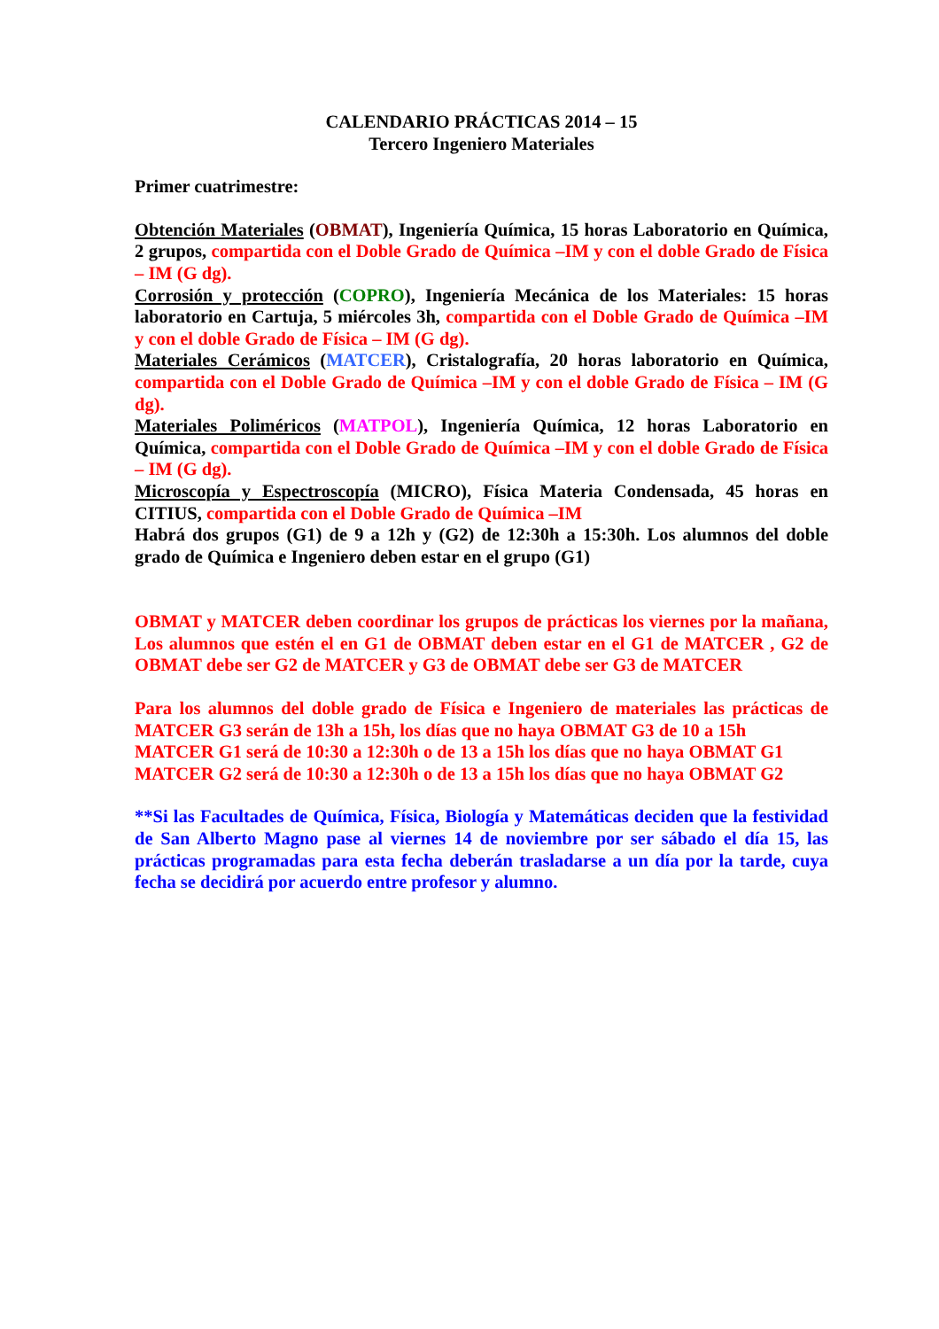CALENDARIO PRÁCTICAS 2014 – 15
Tercero Ingeniero Materiales
Primer cuatrimestre:
Obtención Materiales (OBMAT), Ingeniería Química, 15 horas Laboratorio en Química, 2 grupos, compartida con el Doble Grado de Química –IM y con el doble Grado de Física – IM (G dg).
Corrosión y protección (COPRO), Ingeniería Mecánica de los Materiales: 15 horas laboratorio en Cartuja, 5 miércoles 3h, compartida con el Doble Grado de Química –IM y con el doble Grado de Física – IM (G dg).
Materiales Cerámicos (MATCER), Cristalografía, 20 horas laboratorio en Química, compartida con el Doble Grado de Química –IM y con el doble Grado de Física – IM (G dg).
Materiales Poliméricos (MATPOL), Ingeniería Química, 12 horas Laboratorio en Química, compartida con el Doble Grado de Química –IM y con el doble Grado de Física – IM (G dg).
Microscopía y Espectroscopía (MICRO), Física Materia Condensada, 45 horas en CITIUS, compartida con el Doble Grado de Química –IM
Habrá dos grupos (G1) de 9 a 12h y (G2) de 12:30h a 15:30h. Los alumnos del doble grado de Química e Ingeniero deben estar en el grupo (G1)
OBMAT y MATCER deben coordinar los grupos de prácticas los viernes por la mañana, Los alumnos que estén el en G1 de OBMAT deben estar en el G1 de MATCER , G2 de OBMAT debe ser G2 de MATCER y G3 de OBMAT debe ser G3 de MATCER
Para los alumnos del doble grado de Física e Ingeniero de materiales las prácticas de MATCER G3 serán de 13h a 15h, los días que no haya OBMAT G3 de 10 a 15h
MATCER G1 será de 10:30 a 12:30h o de 13 a 15h los días que no haya OBMAT G1
MATCER G2 será de 10:30 a 12:30h o de 13 a 15h los días que no haya OBMAT G2
**Si las Facultades de Química, Física, Biología y Matemáticas deciden que la festividad de San Alberto Magno pase al viernes 14 de noviembre por ser sábado el día 15, las prácticas programadas para esta fecha deberán trasladarse a un día por la tarde, cuya fecha se decidirá por acuerdo entre profesor y alumno.